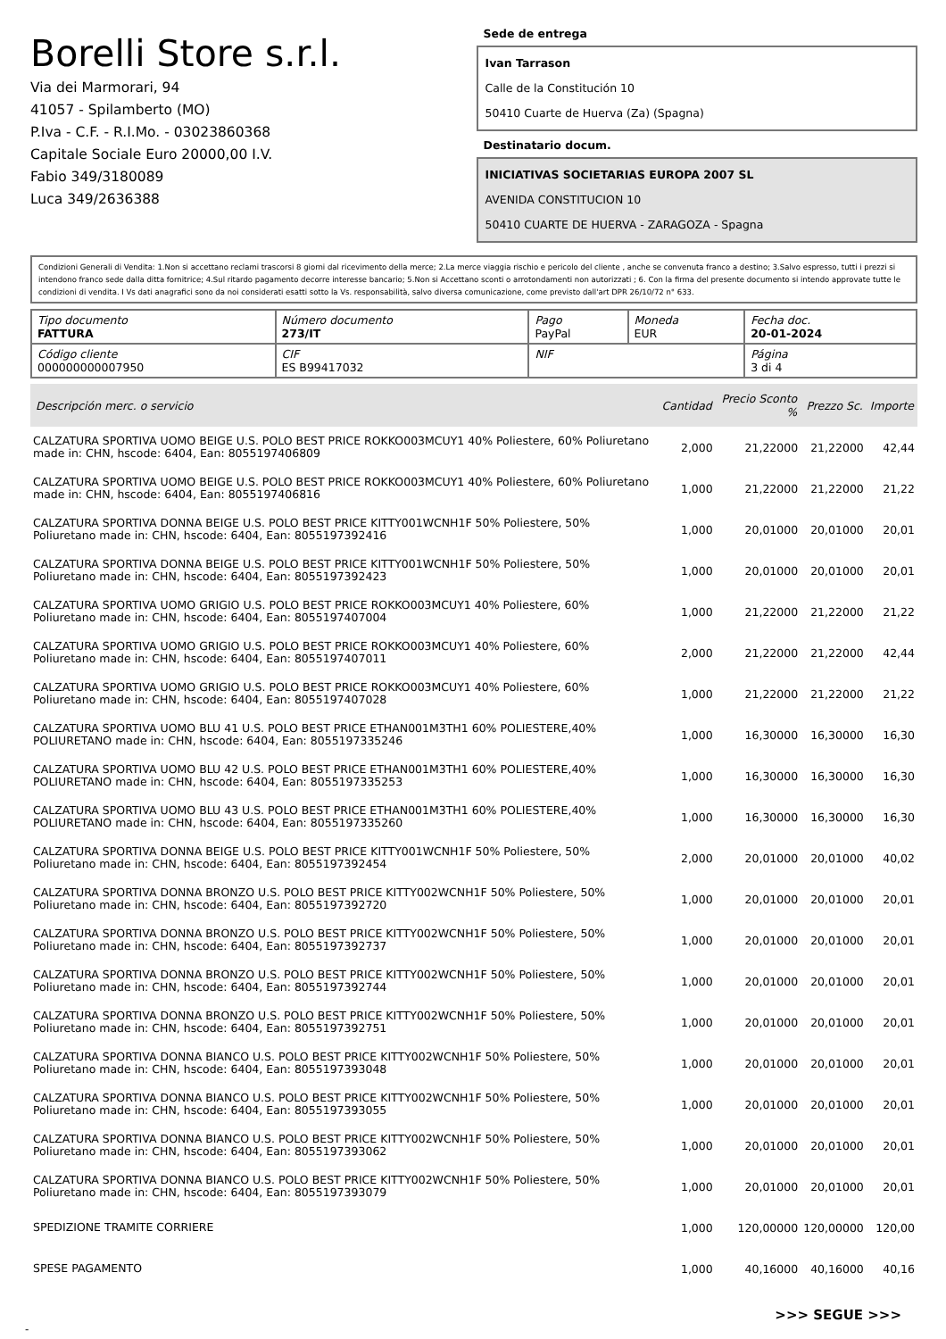Borelli Store s.r.l.
Via dei Marmorari, 94
41057 - Spilamberto (MO)
P.Iva - C.F. - R.I.Mo. - 03023860368
Capitale Sociale Euro 20000,00 I.V.
Fabio 349/3180089
Luca 349/2636388
Sede de entrega
Ivan Tarrason
Calle de la Constitución 10
50410 Cuarte de Huerva (Za) (Spagna)
Destinatario docum.
INICIATIVAS SOCIETARIAS EUROPA 2007 SL
AVENIDA CONSTITUCION 10
50410 CUARTE DE HUERVA - ZARAGOZA - Spagna
Condizioni Generali di Vendita: 1.Non si accettano reclami trascorsi 8 giorni dal ricevimento della merce; 2.La merce viaggia rischio e pericolo del cliente , anche se convenuta franco a destino; 3.Salvo espresso, tutti i prezzi si intendono franco sede dalla ditta fornitrice; 4.Sul ritardo pagamento decorre interesse bancario; 5.Non si Accettano sconti o arrotondamenti non autorizzati ; 6. Con la firma del presente documento si intendo approvate tutte le condizioni di vendita. I Vs dati anagrafici sono da noi considerati esatti sotto la Vs. responsabilità, salvo diversa comunicazione, come previsto dall'art DPR 26/10/72 n° 633.
| Tipo documento FATTURA | Número documento 273/IT | Pago PayPal | Moneda EUR | Fecha doc. 20-01-2024 |
| Código cliente 000000000007950 | CIF ES B99417032 | NIF | | Página 3 di 4 |
| Descripción merc. o servicio | Cantidad | Precio Sconto % | Prezzo Sc. | Importe |
| --- | --- | --- | --- | --- |
| CALZATURA SPORTIVA UOMO BEIGE U.S. POLO BEST PRICE ROKKO003MCUY1 40% Poliestere, 60% Poliuretano made in: CHN, hscode: 6404, Ean: 8055197406809 | 2,000 | 21,22000 | 21,22000 | 42,44 |
| CALZATURA SPORTIVA UOMO BEIGE U.S. POLO BEST PRICE ROKKO003MCUY1 40% Poliestere, 60% Poliuretano made in: CHN, hscode: 6404, Ean: 8055197406816 | 1,000 | 21,22000 | 21,22000 | 21,22 |
| CALZATURA SPORTIVA DONNA BEIGE U.S. POLO BEST PRICE KITTY001WCNH1F 50% Poliestere, 50% Poliuretano made in: CHN, hscode: 6404, Ean: 8055197392416 | 1,000 | 20,01000 | 20,01000 | 20,01 |
| CALZATURA SPORTIVA DONNA BEIGE U.S. POLO BEST PRICE KITTY001WCNH1F 50% Poliestere, 50% Poliuretano made in: CHN, hscode: 6404, Ean: 8055197392423 | 1,000 | 20,01000 | 20,01000 | 20,01 |
| CALZATURA SPORTIVA UOMO GRIGIO U.S. POLO BEST PRICE ROKKO003MCUY1 40% Poliestere, 60% Poliuretano made in: CHN, hscode: 6404, Ean: 8055197407004 | 1,000 | 21,22000 | 21,22000 | 21,22 |
| CALZATURA SPORTIVA UOMO GRIGIO U.S. POLO BEST PRICE ROKKO003MCUY1 40% Poliestere, 60% Poliuretano made in: CHN, hscode: 6404, Ean: 8055197407011 | 2,000 | 21,22000 | 21,22000 | 42,44 |
| CALZATURA SPORTIVA UOMO GRIGIO U.S. POLO BEST PRICE ROKKO003MCUY1 40% Poliestere, 60% Poliuretano made in: CHN, hscode: 6404, Ean: 8055197407028 | 1,000 | 21,22000 | 21,22000 | 21,22 |
| CALZATURA SPORTIVA UOMO BLU 41 U.S. POLO BEST PRICE ETHAN001M3TH1 60% POLIESTERE,40% POLIURETANO made in: CHN, hscode: 6404, Ean: 8055197335246 | 1,000 | 16,30000 | 16,30000 | 16,30 |
| CALZATURA SPORTIVA UOMO BLU 42 U.S. POLO BEST PRICE ETHAN001M3TH1 60% POLIESTERE,40% POLIURETANO made in: CHN, hscode: 6404, Ean: 8055197335253 | 1,000 | 16,30000 | 16,30000 | 16,30 |
| CALZATURA SPORTIVA UOMO BLU 43 U.S. POLO BEST PRICE ETHAN001M3TH1 60% POLIESTERE,40% POLIURETANO made in: CHN, hscode: 6404, Ean: 8055197335260 | 1,000 | 16,30000 | 16,30000 | 16,30 |
| CALZATURA SPORTIVA DONNA BEIGE U.S. POLO BEST PRICE KITTY001WCNH1F 50% Poliestere, 50% Poliuretano made in: CHN, hscode: 6404, Ean: 8055197392454 | 2,000 | 20,01000 | 20,01000 | 40,02 |
| CALZATURA SPORTIVA DONNA BRONZO U.S. POLO BEST PRICE KITTY002WCNH1F 50% Poliestere, 50% Poliuretano made in: CHN, hscode: 6404, Ean: 8055197392720 | 1,000 | 20,01000 | 20,01000 | 20,01 |
| CALZATURA SPORTIVA DONNA BRONZO U.S. POLO BEST PRICE KITTY002WCNH1F 50% Poliestere, 50% Poliuretano made in: CHN, hscode: 6404, Ean: 8055197392737 | 1,000 | 20,01000 | 20,01000 | 20,01 |
| CALZATURA SPORTIVA DONNA BRONZO U.S. POLO BEST PRICE KITTY002WCNH1F 50% Poliestere, 50% Poliuretano made in: CHN, hscode: 6404, Ean: 8055197392744 | 1,000 | 20,01000 | 20,01000 | 20,01 |
| CALZATURA SPORTIVA DONNA BRONZO U.S. POLO BEST PRICE KITTY002WCNH1F 50% Poliestere, 50% Poliuretano made in: CHN, hscode: 6404, Ean: 8055197392751 | 1,000 | 20,01000 | 20,01000 | 20,01 |
| CALZATURA SPORTIVA DONNA BIANCO U.S. POLO BEST PRICE KITTY002WCNH1F 50% Poliestere, 50% Poliuretano made in: CHN, hscode: 6404, Ean: 8055197393048 | 1,000 | 20,01000 | 20,01000 | 20,01 |
| CALZATURA SPORTIVA DONNA BIANCO U.S. POLO BEST PRICE KITTY002WCNH1F 50% Poliestere, 50% Poliuretano made in: CHN, hscode: 6404, Ean: 8055197393055 | 1,000 | 20,01000 | 20,01000 | 20,01 |
| CALZATURA SPORTIVA DONNA BIANCO U.S. POLO BEST PRICE KITTY002WCNH1F 50% Poliestere, 50% Poliuretano made in: CHN, hscode: 6404, Ean: 8055197393062 | 1,000 | 20,01000 | 20,01000 | 20,01 |
| CALZATURA SPORTIVA DONNA BIANCO U.S. POLO BEST PRICE KITTY002WCNH1F 50% Poliestere, 50% Poliuretano made in: CHN, hscode: 6404, Ean: 8055197393079 | 1,000 | 20,01000 | 20,01000 | 20,01 |
| SPEDIZIONE TRAMITE CORRIERE | 1,000 | 120,00000 | 120,00000 | 120,00 |
| SPESE PAGAMENTO | 1,000 | 40,16000 | 40,16000 | 40,16 |
>>> SEGUE >>>
-